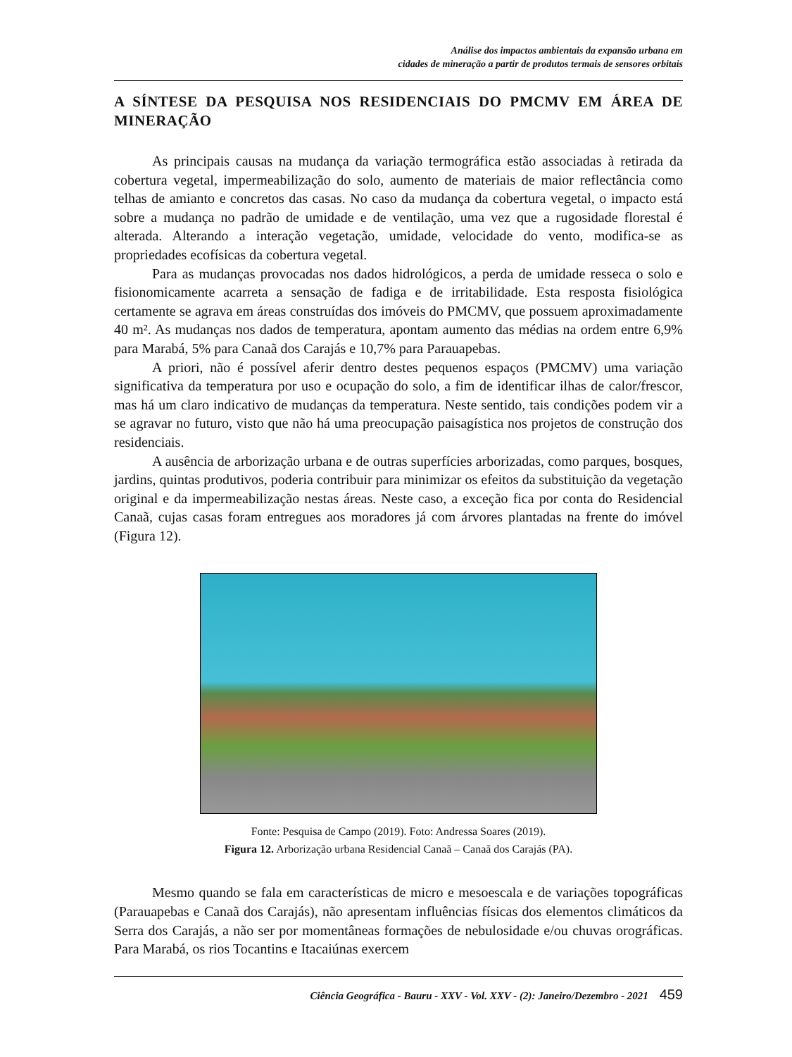Análise dos impactos ambientais da expansão urbana em
cidades de mineração a partir de produtos termais de sensores orbitais
A SÍNTESE DA PESQUISA NOS RESIDENCIAIS DO PMCMV EM ÁREA DE MINERAÇÃO
As principais causas na mudança da variação termográfica estão associadas à retirada da cobertura vegetal, impermeabilização do solo, aumento de materiais de maior reflectância como telhas de amianto e concretos das casas. No caso da mudança da cobertura vegetal, o impacto está sobre a mudança no padrão de umidade e de ventilação, uma vez que a rugosidade florestal é alterada. Alterando a interação vegetação, umidade, velocidade do vento, modifica-se as propriedades ecofísicas da cobertura vegetal.
Para as mudanças provocadas nos dados hidrológicos, a perda de umidade resseca o solo e fisionomicamente acarreta a sensação de fadiga e de irritabilidade. Esta resposta fisiológica certamente se agrava em áreas construídas dos imóveis do PMCMV, que possuem aproximadamente 40 m². As mudanças nos dados de temperatura, apontam aumento das médias na ordem entre 6,9% para Marabá, 5% para Canaã dos Carajás e 10,7% para Parauapebas.
A priori, não é possível aferir dentro destes pequenos espaços (PMCMV) uma variação significativa da temperatura por uso e ocupação do solo, a fim de identificar ilhas de calor/frescor, mas há um claro indicativo de mudanças da temperatura. Neste sentido, tais condições podem vir a se agravar no futuro, visto que não há uma preocupação paisagística nos projetos de construção dos residenciais.
A ausência de arborização urbana e de outras superfícies arborizadas, como parques, bosques, jardins, quintas produtivos, poderia contribuir para minimizar os efeitos da substituição da vegetação original e da impermeabilização nestas áreas. Neste caso, a exceção fica por conta do Residencial Canaã, cujas casas foram entregues aos moradores já com árvores plantadas na frente do imóvel (Figura 12).
Fonte: Pesquisa de Campo (2019). Foto: Andressa Soares (2019).
Figura 12. Arborização urbana Residencial Canaã – Canaã dos Carajás (PA).
Mesmo quando se fala em características de micro e mesoescala e de variações topográficas (Parauapebas e Canaã dos Carajás), não apresentam influências físicas dos elementos climáticos da Serra dos Carajás, a não ser por momentâneas formações de nebulosidade e/ou chuvas orográficas. Para Marabá, os rios Tocantins e Itacaiúnas exercem
Ciência Geográfica - Bauru - XXV - Vol. XXV - (2): Janeiro/Dezembro - 2021 459